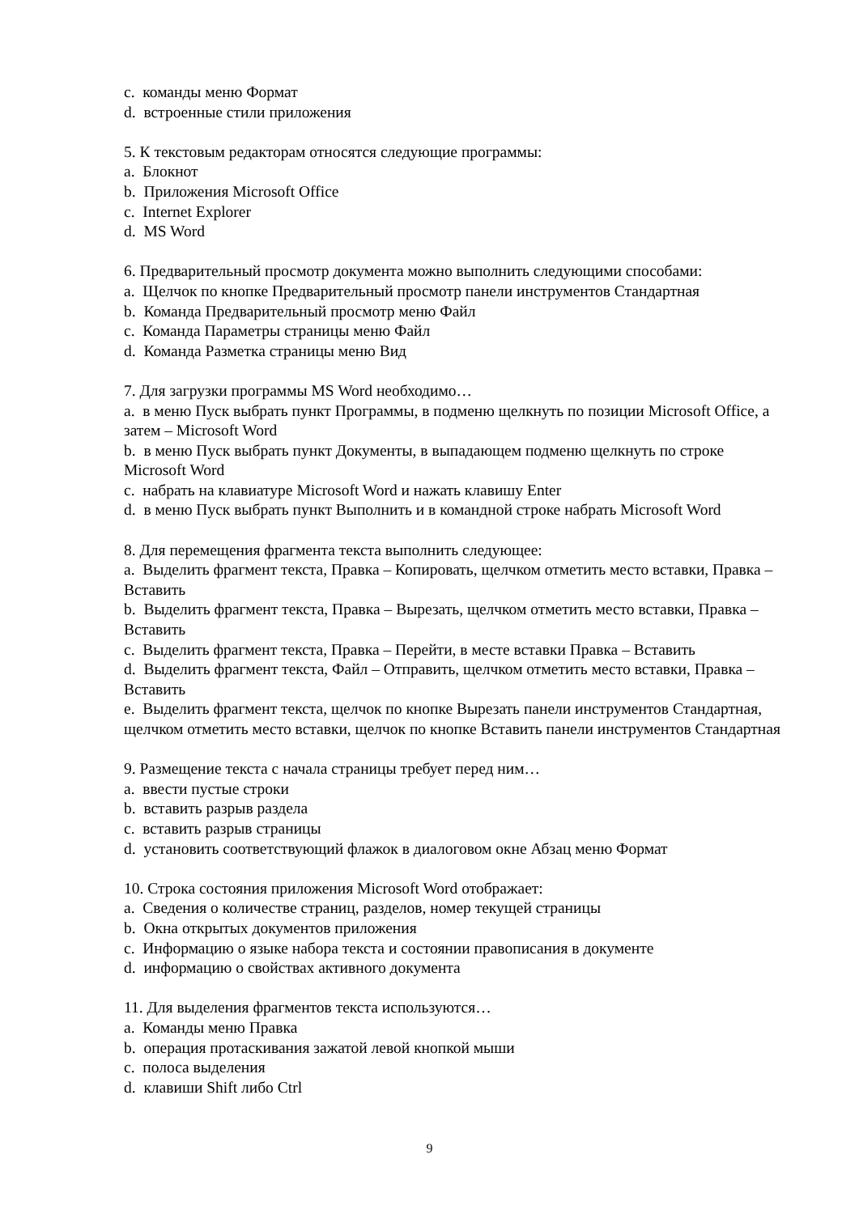c. команды меню Формат
d. встроенные стили приложения
5. К текстовым редакторам относятся следующие программы:
a. Блокнот
b. Приложения Microsoft Office
c. Internet Explorer
d. MS Word
6. Предварительный просмотр документа можно выполнить следующими способами:
a. Щелчок по кнопке Предварительный просмотр панели инструментов Стандартная
b. Команда Предварительный просмотр меню Файл
c. Команда Параметры страницы меню Файл
d. Команда Разметка страницы меню Вид
7. Для загрузки программы MS Word необходимо…
a. в меню Пуск выбрать пункт Программы, в подменю щелкнуть по позиции Microsoft Office, а затем – Microsoft Word
b. в меню Пуск выбрать пункт Документы, в выпадающем подменю щелкнуть по строке Microsoft Word
c. набрать на клавиатуре Microsoft Word и нажать клавишу Enter
d. в меню Пуск выбрать пункт Выполнить и в командной строке набрать Microsoft Word
8. Для перемещения фрагмента текста выполнить следующее:
a. Выделить фрагмент текста, Правка – Копировать, щелчком отметить место вставки, Правка – Вставить
b. Выделить фрагмент текста, Правка – Вырезать, щелчком отметить место вставки, Правка – Вставить
c. Выделить фрагмент текста, Правка – Перейти, в месте вставки Правка – Вставить
d. Выделить фрагмент текста, Файл – Отправить, щелчком отметить место вставки, Правка – Вставить
e. Выделить фрагмент текста, щелчок по кнопке Вырезать панели инструментов Стандартная, щелчком отметить место вставки, щелчок по кнопке Вставить панели инструментов Стандартная
9. Размещение текста с начала страницы требует перед ним…
a. ввести пустые строки
b. вставить разрыв раздела
c. вставить разрыв страницы
d. установить соответствующий флажок в диалоговом окне Абзац меню Формат
10. Строка состояния приложения Microsoft Word отображает:
a. Сведения о количестве страниц, разделов, номер текущей страницы
b. Окна открытых документов приложения
c. Информацию о языке набора текста и состоянии правописания в документе
d. информацию о свойствах активного документа
11. Для выделения фрагментов текста используются…
a. Команды меню Правка
b. операция протаскивания зажатой левой кнопкой мыши
c. полоса выделения
d. клавиши Shift либо Ctrl
9